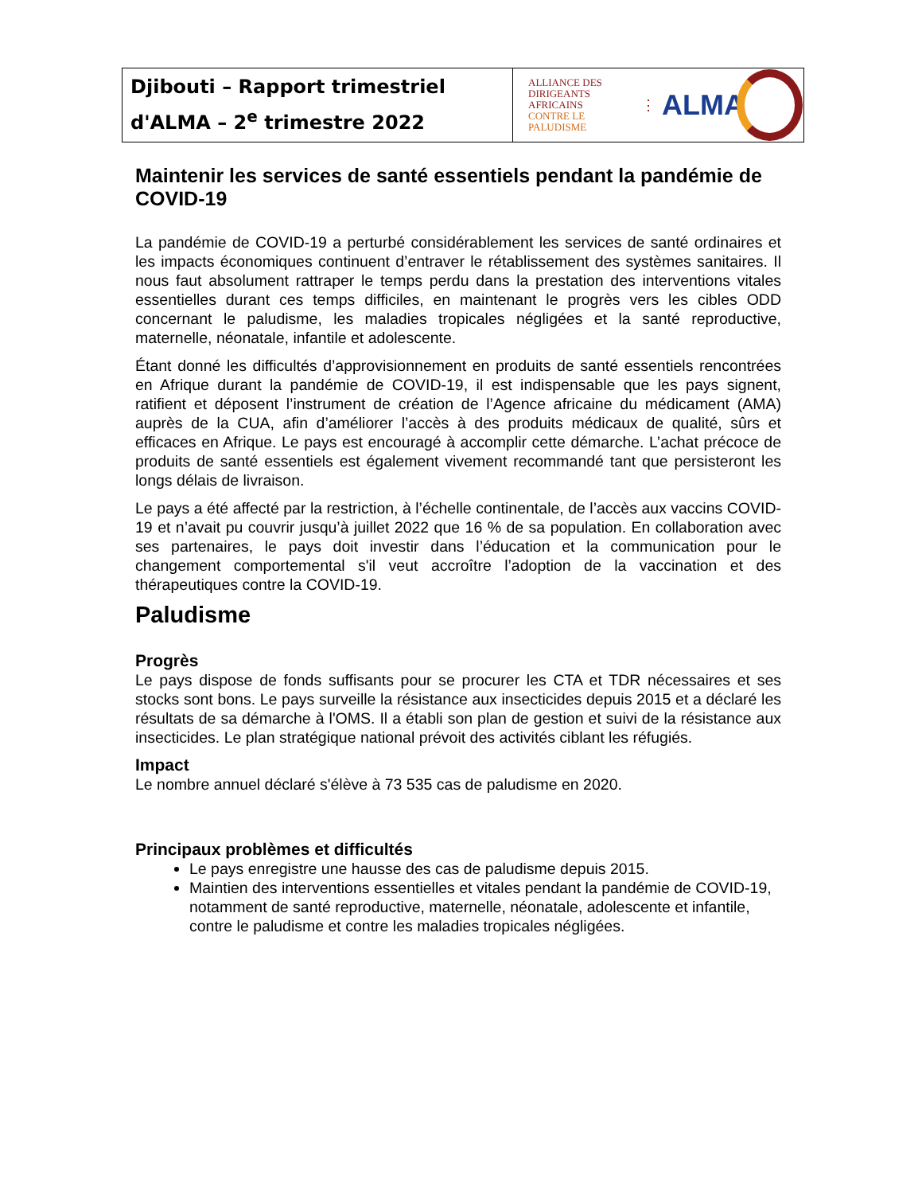| Djibouti – Rapport trimestriel d'ALMA – 2<sup>e</sup> trimestre 2022 | ALLIANCE DES DIRIGEANTS AFRICAINS CONTRE LE PALUDISME ⋮ ALMA |
Maintenir les services de santé essentiels pendant la pandémie de COVID-19
La pandémie de COVID-19 a perturbé considérablement les services de santé ordinaires et les impacts économiques continuent d’entraver le rétablissement des systèmes sanitaires. Il nous faut absolument rattraper le temps perdu dans la prestation des interventions vitales essentielles durant ces temps difficiles, en maintenant le progrès vers les cibles ODD concernant le paludisme, les maladies tropicales négligées et la santé reproductive, maternelle, néonatale, infantile et adolescente.
Étant donné les difficultés d’approvisionnement en produits de santé essentiels rencontrées en Afrique durant la pandémie de COVID-19, il est indispensable que les pays signent, ratifient et déposent l’instrument de création de l’Agence africaine du médicament (AMA) auprès de la CUA, afin d’améliorer l’accès à des produits médicaux de qualité, sûrs et efficaces en Afrique. Le pays est encouragé à accomplir cette démarche. L’achat précoce de produits de santé essentiels est également vivement recommandé tant que persisteront les longs délais de livraison.
Le pays a été affecté par la restriction, à l’échelle continentale, de l’accès aux vaccins COVID-19 et n’avait pu couvrir jusqu’à juillet 2022 que 16 % de sa population. En collaboration avec ses partenaires, le pays doit investir dans l’éducation et la communication pour le changement comportemental s'il veut accroître l’adoption de la vaccination et des thérapeutiques contre la COVID-19.
Paludisme
Progrès
Le pays dispose de fonds suffisants pour se procurer les CTA et TDR nécessaires et ses stocks sont bons. Le pays surveille la résistance aux insecticides depuis 2015 et a déclaré les résultats de sa démarche à l'OMS. Il a établi son plan de gestion et suivi de la résistance aux insecticides. Le plan stratégique national prévoit des activités ciblant les réfugiés.
Impact
Le nombre annuel déclaré s'élève à 73 535 cas de paludisme en 2020.
Principaux problèmes et difficultés
Le pays enregistre une hausse des cas de paludisme depuis 2015.
Maintien des interventions essentielles et vitales pendant la pandémie de COVID-19, notamment de santé reproductive, maternelle, néonatale, adolescente et infantile, contre le paludisme et contre les maladies tropicales négligées.